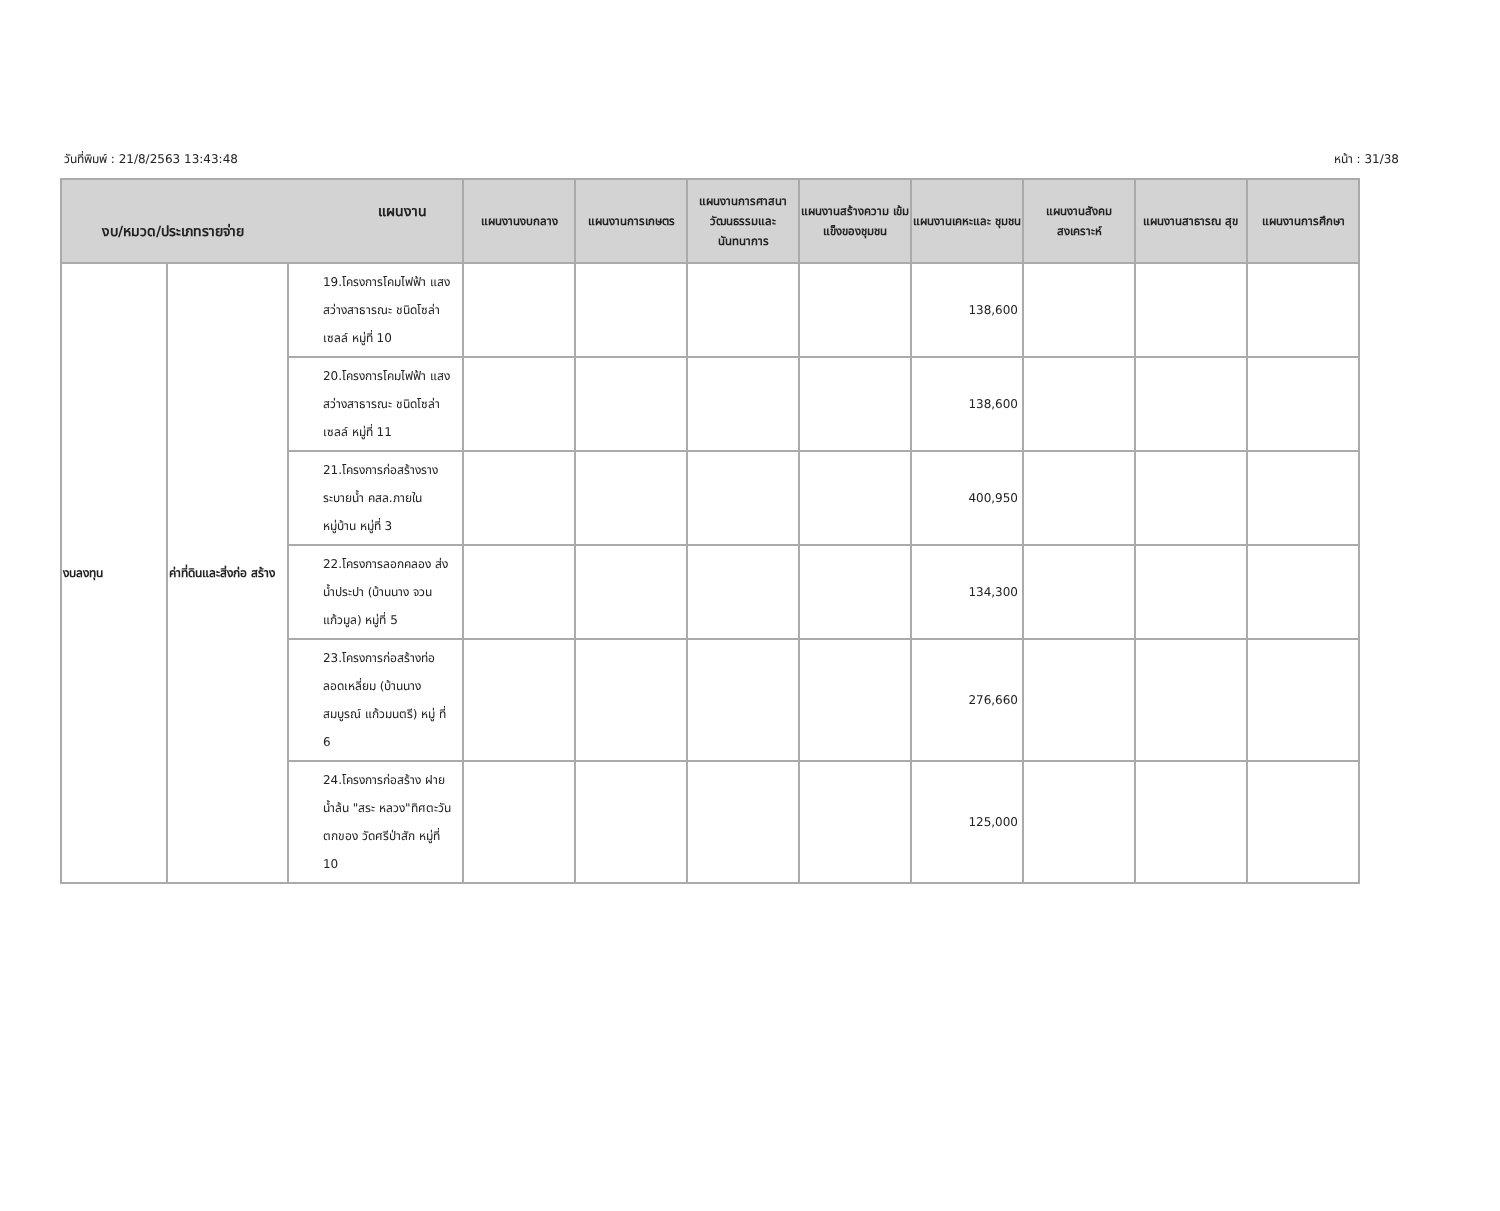วันที่พิมพ์ : 21/8/2563 13:43:48 หน้า : 31/38
| แผนงาน งบ/หมวด/ประเภทรายจ่าย | | | แผนงานงบกลาง | แผนงานการเกษตร | แผนงานการศาสนา วัฒนธรรมและ นันทนาการ | แผนงานสร้างความ เข้มแข็งของชุมชน | แผนงานเคหะและ ชุมชน | แผนงานสังคม สงเคราะห์ | แผนงานสาธารณ สุข | แผนงานการศึกษา |
| --- | --- | --- | --- | --- | --- | --- | --- | --- | --- | --- |
| งบลงทุน | ค่าที่ดินและสิ่งก่อ สร้าง | 19.โครงการโคมไฟฟ้า แสงสว่างสาธารณะ ชนิดโซล่าเซลล์ หมู่ที่ 10 | | | | | 138,600 | | | |
| | | 20.โครงการโคมไฟฟ้า แสงสว่างสาธารณะ ชนิดโซล่าเซลล์ หมู่ที่ 11 | | | | | 138,600 | | | |
| | | 21.โครงการก่อสร้างราง ระบายน้ำ คสล.ภายใน หมู่บ้าน หมู่ที่ 3 | | | | | 400,950 | | | |
| | | 22.โครงการลอกคลอง ส่งน้ำประปา (บ้านนาง จวน แก้วมูล) หมู่ที่ 5 | | | | | 134,300 | | | |
| | | 23.โครงการก่อสร้างท่อ ลอดเหลี่ยม (บ้านนาง สมบูรณ์ แก้วมนตรี) หมู่ ที่ 6 | | | | | 276,660 | | | |
| | | 24.โครงการก่อสร้าง ฝายน้ำล้น "สระ หลวง"ทิศตะวันตกของ วัดศรีป่าสัก หมู่ที่ 10 | | | | | 125,000 | | | |